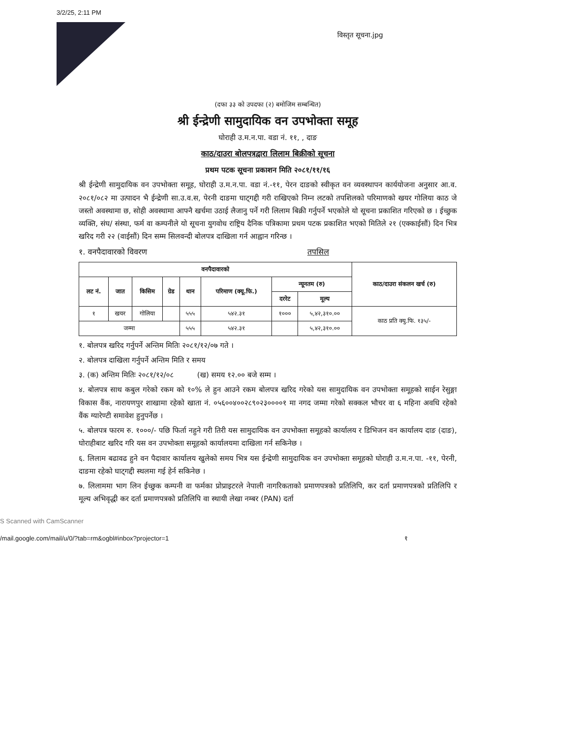3/2/25, 2:11 PM
विस्तृत सूचना.jpg
(दफा ३३ को उपदफा (२) बमोजिम सम्बन्धित)
श्री ईन्द्रेणी सामुदायिक वन उपभोक्ता समूह
घोराही उ.म.न.पा. वडा नं. ११, , दाङ
काठ/दाउरा बोलपत्रद्वारा लिलाम बिक्रीको सूचना
प्रथम पटक सूचना प्रकाशन मिति २०८१/११/१६
श्री ईन्द्रेणी सामुदायिक वन उपभोक्ता समूह, घोराही उ.म.न.पा. वडा नं.-११, पेरन दाङको स्वीकृत वन व्यवस्थापन कार्ययोजना अनुसार आ.व. २०८१/०८२ मा उत्पादन भै ईन्द्रेणी सा.उ.व.स, पेरनी दाङमा घाट्गद्दी गरी राखिएको निम्न लटको तपशिलको परिमाणको खयर गोलिया काठ जे जस्तो अवस्थामा छ, सोही अवस्थामा आफ्नै खर्चमा उठाई लैजानु पर्ने गरी लिलाम बिक्री गर्नुपर्ने भएकोले यो सूचना प्रकाशित गरिएको छ । ईच्छुक व्यक्ति, संघ/ संस्था, फर्म वा कम्पनीले यो सूचना युगवोध राष्ट्रिय दैनिक पत्रिकामा प्रथम पटक प्रकाशित भएको मितिले २१ (एक्काईसौं) दिन भित्र खरिद गरी २२ (वाईसौं) दिन सम्म सिलवन्दी बोलपत्र दाखिला गर्न आह्वान गरिन्छ ।
१. वनपैदावारको विवरण तपसिल
| वनपैदावारको | | | | | | | | काठ/दाउरा संकलन खर्च (रु) |
| --- | --- | --- | --- | --- | --- | --- | --- | --- |
| लट नं. | जात | किसिम | ग्रेड | थान | परिमाण (क्यू.फि.) | न्यूनतम (रु) | | |
| | | | | | | दररेट | मूल्य | |
| १ | खयर | गोलिया | | ५५५ | ५४२.३१ | १००० | ५,४२,३१०.०० | काठ प्रति क्यु.फि. १३५/- |
| जम्मा | | | | ५५५ | ५४२.३१ | | ५,४२,३१०.०० | |
१. बोलपत्र खरिद गर्नुपर्ने अन्तिम मितिः २०८१/१२/०७ गते ।
२. बोलपत्र दाखिला गर्नुपर्ने अन्तिम मिति र समय
३. (क) अन्तिम मितिः २०८१/१२/०८ (ख) समय १२.०० बजे सम्म ।
४. बोलपत्र साथ कबुल गरेको रकम को १०% ले हुन आउने रकम बोलपत्र खरिद गरेको यस सामुदायिक वन उपभोक्ता समूहको साईन रेसुङ्गा विकास वैंक, नारायणपुर शाखामा रहेको खाता नं. ०५६००४००२८९०२३००००१ मा नगद जम्मा गरेको सक्कल भौचर वा ६ महिना अवधि रहेको वैंक ग्यारेण्टी समावेश हुनुपर्नेछ ।
५. बोलपत्र फारम रु. १०००/- पछि फिर्ता नहुने गरी तिरी यस सामुदायिक वन उपभोक्ता समूहको कार्यालय र डिभिजन वन कार्यालय दाङ (दाङ), घोराहीबाट खरिद गरि यस वन उपभोक्ता समूहको कार्यालयमा दाखिला गर्न सकिनेछ ।
६. लिलाम बढावढ हुने वन पैदावार कार्यालय खुलेको समय भित्र यस ईन्द्रेणी सामुदायिक वन उपभोक्ता समूहको घोराही उ.म.न.पा. -११, पेरनी, दाङमा रहेको घाट्गद्दी स्थलमा गई हेर्न सकिनेछ ।
७. लिलाममा भाग लिन ईच्छुक कम्पनी वा फर्मका प्रोप्राइटरले नेपाली नागरिकताको प्रमाणपत्रको प्रतिलिपि, कर दर्ता प्रमाणपत्रको प्रतिलिपि र मूल्य अभिवृद्धी कर दर्ता प्रमाणपत्रको प्रतिलिपि वा स्थायी लेखा नम्बर (PAN) दर्ता
S Scanned with CamScanner
/mail.google.com/mail/u/0/?tab=rm&ogbl#inbox?projector=1 १